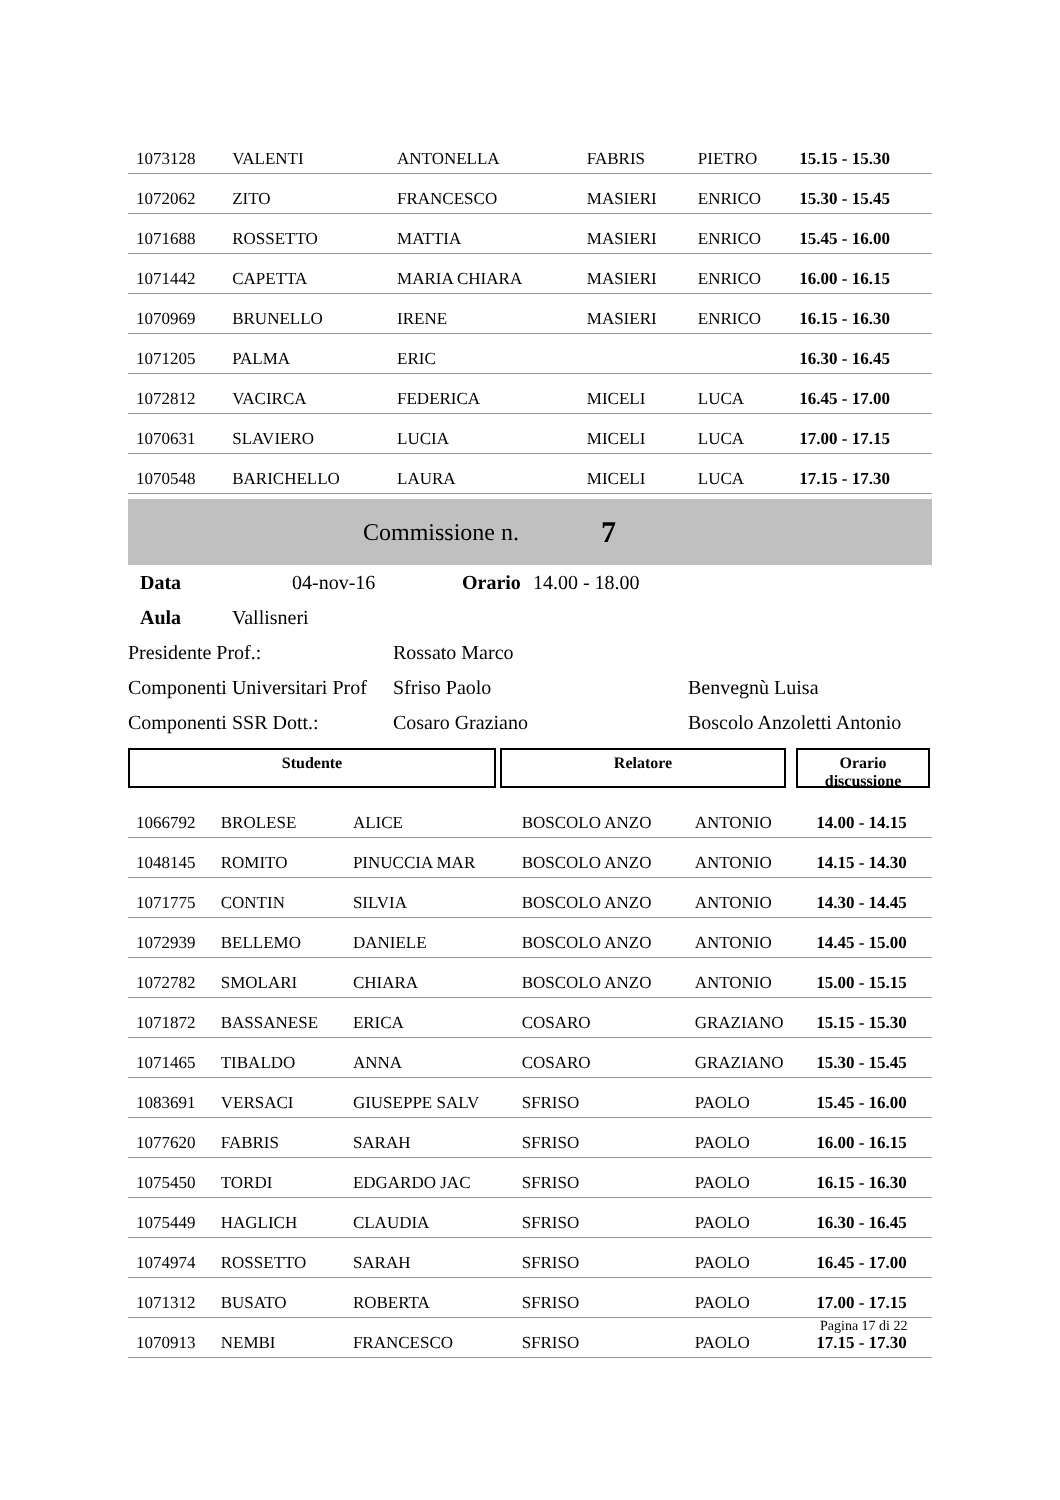| 1073128 | VALENTI | ANTONELLA | FABRIS | PIETRO | 15.15 - 15.30 |
| 1072062 | ZITO | FRANCESCO | MASIERI | ENRICO | 15.30 - 15.45 |
| 1071688 | ROSSETTO | MATTIA | MASIERI | ENRICO | 15.45 - 16.00 |
| 1071442 | CAPETTA | MARIA CHIARA | MASIERI | ENRICO | 16.00 - 16.15 |
| 1070969 | BRUNELLO | IRENE | MASIERI | ENRICO | 16.15 - 16.30 |
| 1071205 | PALMA | ERIC | | | 16.30 - 16.45 |
| 1072812 | VACIRCA | FEDERICA | MICELI | LUCA | 16.45 - 17.00 |
| 1070631 | SLAVIERO | LUCIA | MICELI | LUCA | 17.00 - 17.15 |
| 1070548 | BARICHELLO | LAURA | MICELI | LUCA | 17.15 - 17.30 |
Commissione n. 7
Data 04-nov-16 Orario 14.00 - 18.00
Aula Vallisneri
Presidente Prof.: Rossato Marco
Componenti Universitari Prof Sfriso Paolo Benvegnù Luisa
Componenti SSR Dott.: Cosaro Graziano Boscolo Anzoletti Antonio
Studente Relatore Orario
discussione
| 1066792 | BROLESE | ALICE | BOSCOLO ANZO | ANTONIO | 14.00 - 14.15 |
| 1048145 | ROMITO | PINUCCIA MAR | BOSCOLO ANZO | ANTONIO | 14.15 - 14.30 |
| 1071775 | CONTIN | SILVIA | BOSCOLO ANZO | ANTONIO | 14.30 - 14.45 |
| 1072939 | BELLEMO | DANIELE | BOSCOLO ANZO | ANTONIO | 14.45 - 15.00 |
| 1072782 | SMOLARI | CHIARA | BOSCOLO ANZO | ANTONIO | 15.00 - 15.15 |
| 1071872 | BASSANESE | ERICA | COSARO | GRAZIANO | 15.15 - 15.30 |
| 1071465 | TIBALDO | ANNA | COSARO | GRAZIANO | 15.30 - 15.45 |
| 1083691 | VERSACI | GIUSEPPE SALV | SFRISO | PAOLO | 15.45 - 16.00 |
| 1077620 | FABRIS | SARAH | SFRISO | PAOLO | 16.00 - 16.15 |
| 1075450 | TORDI | EDGARDO JAC | SFRISO | PAOLO | 16.15 - 16.30 |
| 1075449 | HAGLICH | CLAUDIA | SFRISO | PAOLO | 16.30 - 16.45 |
| 1074974 | ROSSETTO | SARAH | SFRISO | PAOLO | 16.45 - 17.00 |
| 1071312 | BUSATO | ROBERTA | SFRISO | PAOLO | 17.00 - 17.15 |
| 1070913 | NEMBI | FRANCESCO | SFRISO | PAOLO | 17.15 - 17.30 |
Pagina 17 di 22